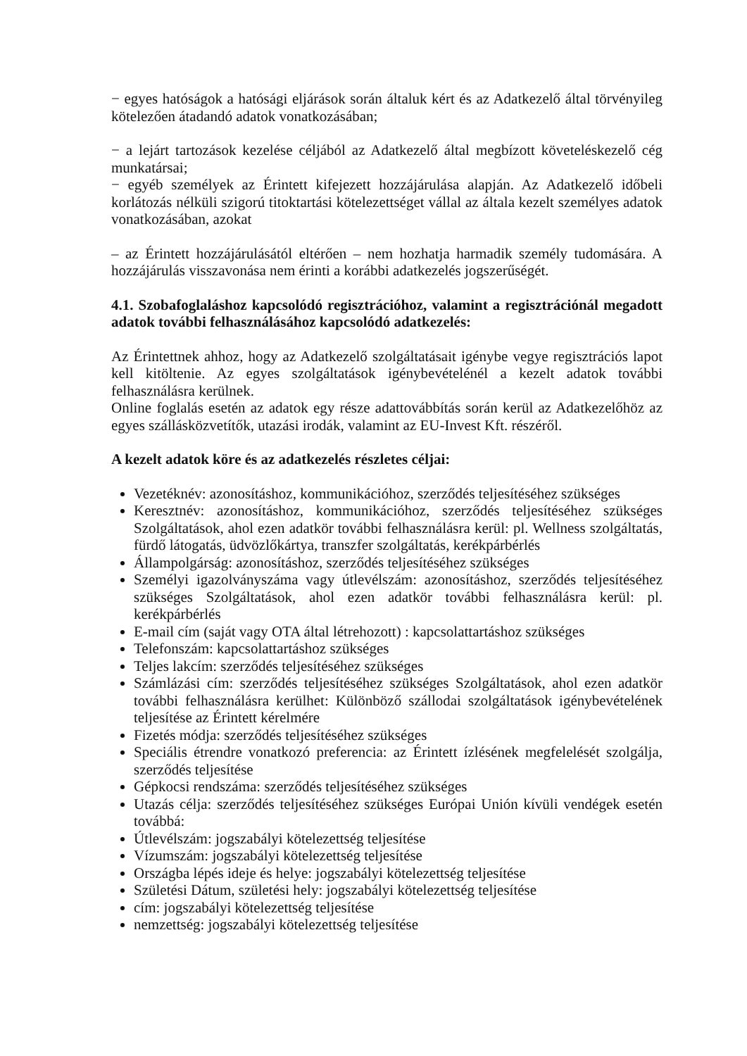− egyes hatóságok a hatósági eljárások során általuk kért és az Adatkezelő által törvényileg kötelezően átadandó adatok vonatkozásában;
− a lejárt tartozások kezelése céljából az Adatkezelő által megbízott követeléskezelő cég munkatársai;
− egyéb személyek az Érintett kifejezett hozzájárulása alapján. Az Adatkezelő időbeli korlátozás nélküli szigorú titoktartási kötelezettséget vállal az általa kezelt személyes adatok vonatkozásában, azokat
– az Érintett hozzájárulásától eltérően – nem hozhatja harmadik személy tudomására. A hozzájárulás visszavonása nem érinti a korábbi adatkezelés jogszerűségét.
4.1. Szobafoglaláshoz kapcsolódó regisztrációhoz, valamint a regisztrációnál megadott adatok további felhasználásához kapcsolódó adatkezelés:
Az Érintettnek ahhoz, hogy az Adatkezelő szolgáltatásait igénybe vegye regisztrációs lapot kell kitöltenie. Az egyes szolgáltatások igénybevételénél a kezelt adatok további felhasználásra kerülnek.
Online foglalás esetén az adatok egy része adattovábbítás során kerül az Adatkezelőhöz az egyes szállásközvetítők, utazási irodák, valamint az EU-Invest Kft. részéről.
A kezelt adatok köre és az adatkezelés részletes céljai:
Vezetéknév: azonosításhoz, kommunikációhoz, szerződés teljesítéséhez szükséges
Keresztnév: azonosításhoz, kommunikációhoz, szerződés teljesítéséhez szükséges Szolgáltatások, ahol ezen adatkör további felhasználásra kerül: pl. Wellness szolgáltatás, fürdő látogatás, üdvözlőkártya, transzfer szolgáltatás, kerékpárbérlés
Állampolgárság: azonosításhoz, szerződés teljesítéséhez szükséges
Személyi igazolványszáma vagy útlevélszám: azonosításhoz, szerződés teljesítéséhez szükséges Szolgáltatások, ahol ezen adatkör további felhasználásra kerül: pl. kerékpárbérlés
E-mail cím (saját vagy OTA által létrehozott) : kapcsolattartáshoz szükséges
Telefonszám: kapcsolattartáshoz szükséges
Teljes lakcím: szerződés teljesítéséhez szükséges
Számlázási cím: szerződés teljesítéséhez szükséges Szolgáltatások, ahol ezen adatkör további felhasználásra kerülhet: Különböző szállodai szolgáltatások igénybevételének teljesítése az Érintett kérelmére
Fizetés módja: szerződés teljesítéséhez szükséges
Speciális étrendre vonatkozó preferencia: az Érintett ízlésének megfelelését szolgálja, szerződés teljesítése
Gépkocsi rendszáma: szerződés teljesítéséhez szükséges
Utazás célja: szerződés teljesítéséhez szükséges Európai Unión kívüli vendégek esetén továbbá:
Útlevélszám: jogszabályi kötelezettség teljesítése
Vízumszám: jogszabályi kötelezettség teljesítése
Országba lépés ideje és helye: jogszabályi kötelezettség teljesítése
Születési Dátum, születési hely: jogszabályi kötelezettség teljesítése
cím: jogszabályi kötelezettség teljesítése
nemzettség: jogszabályi kötelezettség teljesítése